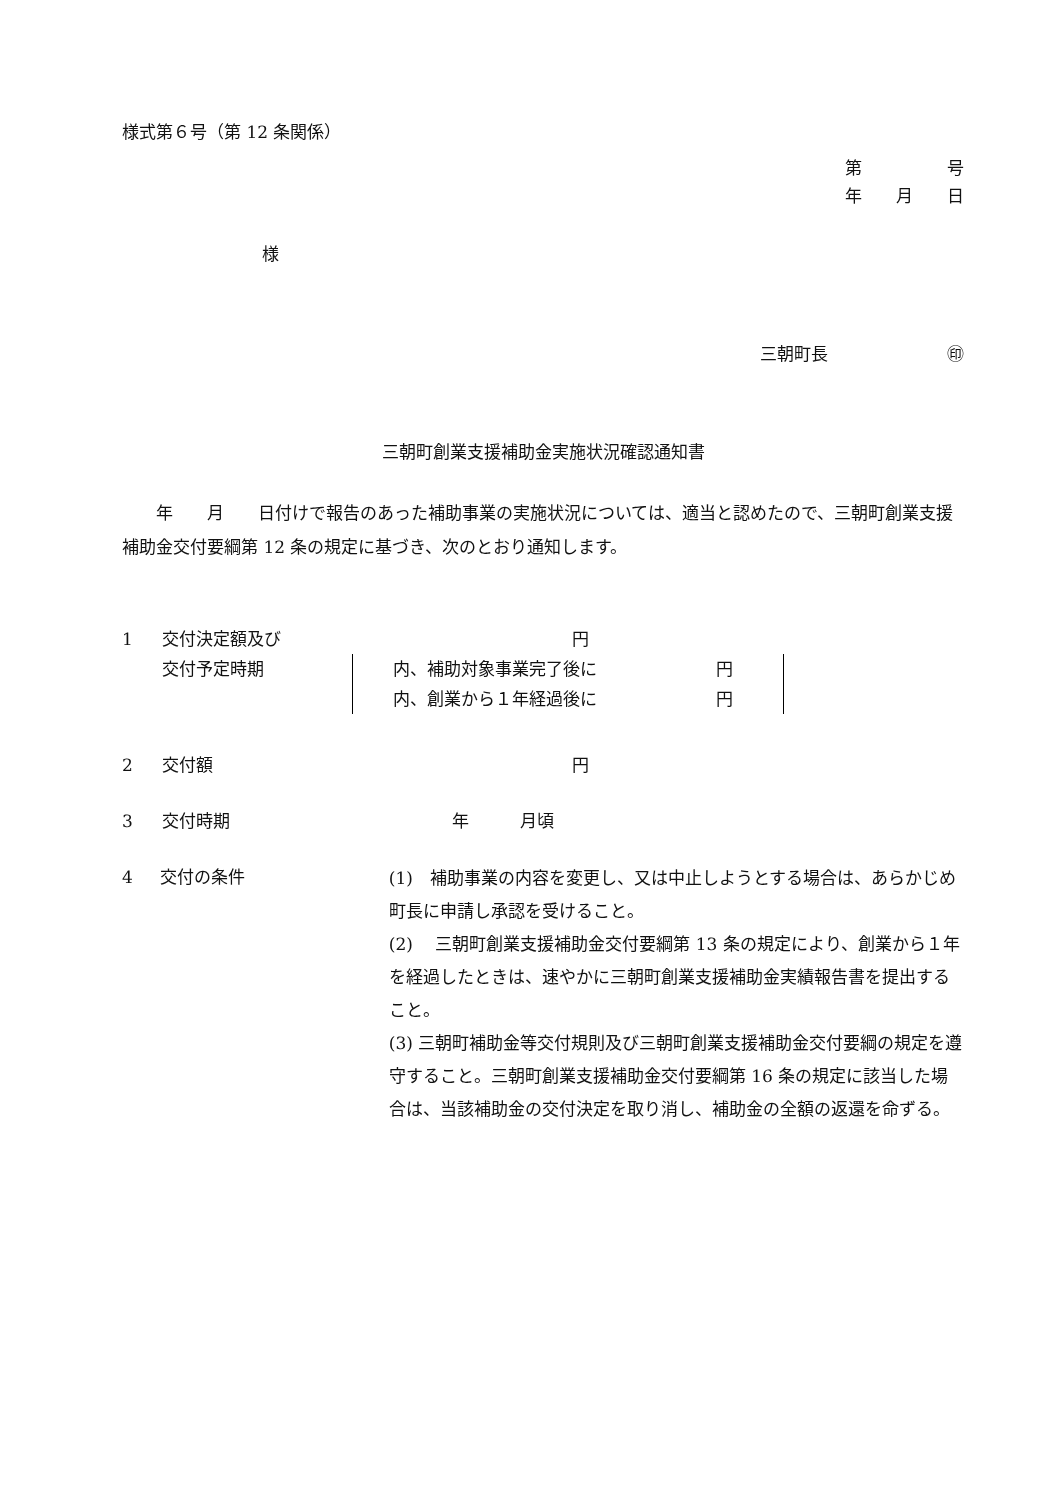様式第６号（第 12 条関係）
第　　　　　号
年　　月　　日
様
三朝町長　　　　　　　㊞
三朝町創業支援補助金実施状況確認通知書
　　年　　月　　日付けで報告のあった補助事業の実施状況については、適当と認めたので、三朝町創業支援補助金交付要綱第 12 条の規定に基づき、次のとおり通知します。
1 交付決定額及び 円
交付予定時期 内、補助対象事業完了後に　　　　　　　円
内、創業から１年経過後に　　　　　　　円
2 交付額 円
3 交付時期 年　　　月頃
4 交付の条件
(1)　補助事業の内容を変更し、又は中止しようとする場合は、あらかじめ町長に申請し承認を受けること。
(2)　 三朝町創業支援補助金交付要綱第 13 条の規定により、創業から１年を経過したときは、速やかに三朝町創業支援補助金実績報告書を提出すること。
(3) 三朝町補助金等交付規則及び三朝町創業支援補助金交付要綱の規定を遵守すること。三朝町創業支援補助金交付要綱第 16 条の規定に該当した場合は、当該補助金の交付決定を取り消し、補助金の全額の返還を命ずる。